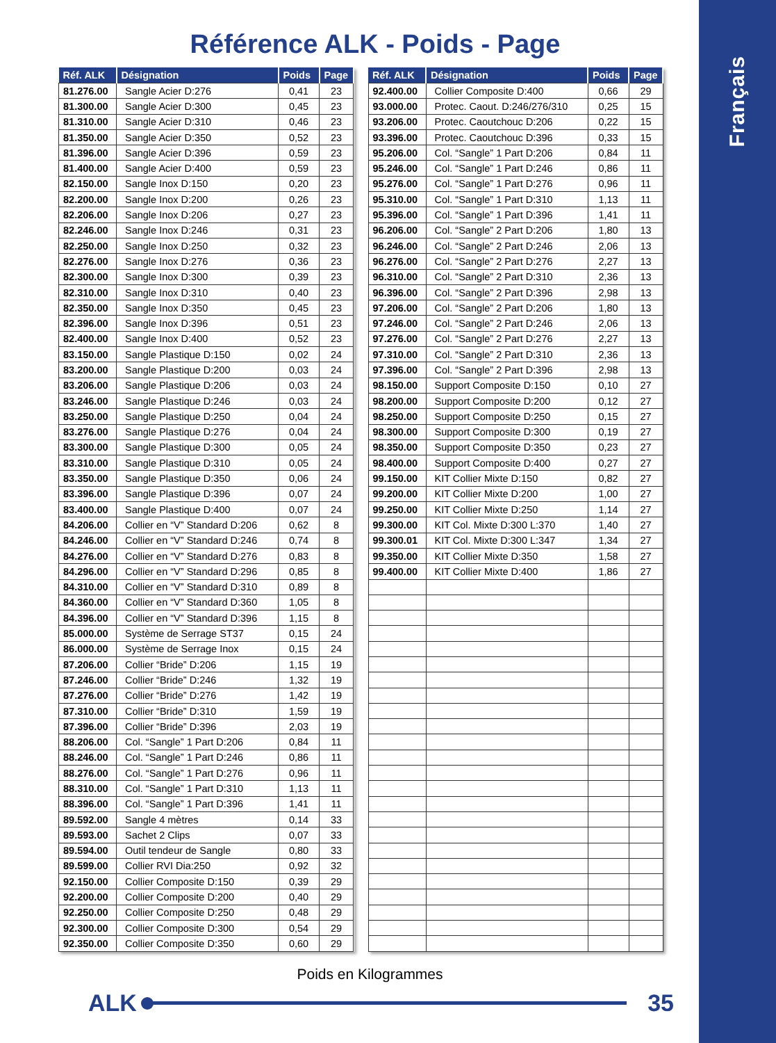Français
Référence ALK - Poids - Page
| Réf. ALK | Désignation | Poids | Page |
| --- | --- | --- | --- |
| 81.276.00 | Sangle Acier D:276 | 0,41 | 23 |
| 81.300.00 | Sangle Acier D:300 | 0,45 | 23 |
| 81.310.00 | Sangle Acier D:310 | 0,46 | 23 |
| 81.350.00 | Sangle Acier D:350 | 0,52 | 23 |
| 81.396.00 | Sangle Acier D:396 | 0,59 | 23 |
| 81.400.00 | Sangle Acier D:400 | 0,59 | 23 |
| 82.150.00 | Sangle Inox D:150 | 0,20 | 23 |
| 82.200.00 | Sangle Inox D:200 | 0,26 | 23 |
| 82.206.00 | Sangle Inox D:206 | 0,27 | 23 |
| 82.246.00 | Sangle Inox D:246 | 0,31 | 23 |
| 82.250.00 | Sangle Inox D:250 | 0,32 | 23 |
| 82.276.00 | Sangle Inox D:276 | 0,36 | 23 |
| 82.300.00 | Sangle Inox D:300 | 0,39 | 23 |
| 82.310.00 | Sangle Inox D:310 | 0,40 | 23 |
| 82.350.00 | Sangle Inox D:350 | 0,45 | 23 |
| 82.396.00 | Sangle Inox D:396 | 0,51 | 23 |
| 82.400.00 | Sangle Inox D:400 | 0,52 | 23 |
| 83.150.00 | Sangle Plastique D:150 | 0,02 | 24 |
| 83.200.00 | Sangle Plastique D:200 | 0,03 | 24 |
| 83.206.00 | Sangle Plastique D:206 | 0,03 | 24 |
| 83.246.00 | Sangle Plastique D:246 | 0,03 | 24 |
| 83.250.00 | Sangle Plastique D:250 | 0,04 | 24 |
| 83.276.00 | Sangle Plastique D:276 | 0,04 | 24 |
| 83.300.00 | Sangle Plastique D:300 | 0,05 | 24 |
| 83.310.00 | Sangle Plastique D:310 | 0,05 | 24 |
| 83.350.00 | Sangle Plastique D:350 | 0,06 | 24 |
| 83.396.00 | Sangle Plastique D:396 | 0,07 | 24 |
| 83.400.00 | Sangle Plastique D:400 | 0,07 | 24 |
| 84.206.00 | Collier en “V” Standard D:206 | 0,62 | 8 |
| 84.246.00 | Collier en “V” Standard D:246 | 0,74 | 8 |
| 84.276.00 | Collier en “V” Standard D:276 | 0,83 | 8 |
| 84.296.00 | Collier en “V” Standard D:296 | 0,85 | 8 |
| 84.310.00 | Collier en “V” Standard D:310 | 0,89 | 8 |
| 84.360.00 | Collier en “V” Standard D:360 | 1,05 | 8 |
| 84.396.00 | Collier en “V” Standard D:396 | 1,15 | 8 |
| 85.000.00 | Système de Serrage ST37 | 0,15 | 24 |
| 86.000.00 | Système de Serrage Inox | 0,15 | 24 |
| 87.206.00 | Collier “Bride” D:206 | 1,15 | 19 |
| 87.246.00 | Collier “Bride” D:246 | 1,32 | 19 |
| 87.276.00 | Collier “Bride” D:276 | 1,42 | 19 |
| 87.310.00 | Collier “Bride” D:310 | 1,59 | 19 |
| 87.396.00 | Collier “Bride” D:396 | 2,03 | 19 |
| 88.206.00 | Col. “Sangle” 1 Part D:206 | 0,84 | 11 |
| 88.246.00 | Col. “Sangle” 1 Part D:246 | 0,86 | 11 |
| 88.276.00 | Col. “Sangle” 1 Part D:276 | 0,96 | 11 |
| 88.310.00 | Col. “Sangle” 1 Part D:310 | 1,13 | 11 |
| 88.396.00 | Col. “Sangle” 1 Part D:396 | 1,41 | 11 |
| 89.592.00 | Sangle 4 mètres | 0,14 | 33 |
| 89.593.00 | Sachet 2 Clips | 0,07 | 33 |
| 89.594.00 | Outil tendeur de Sangle | 0,80 | 33 |
| 89.599.00 | Collier RVI Dia:250 | 0,92 | 32 |
| 92.150.00 | Collier Composite D:150 | 0,39 | 29 |
| 92.200.00 | Collier Composite D:200 | 0,40 | 29 |
| 92.250.00 | Collier Composite D:250 | 0,48 | 29 |
| 92.300.00 | Collier Composite D:300 | 0,54 | 29 |
| 92.350.00 | Collier Composite D:350 | 0,60 | 29 |
| Réf. ALK | Désignation | Poids | Page |
| --- | --- | --- | --- |
| 92.400.00 | Collier Composite D:400 | 0,66 | 29 |
| 93.000.00 | Protec. Caout. D:246/276/310 | 0,25 | 15 |
| 93.206.00 | Protec. Caoutchouc D:206 | 0,22 | 15 |
| 93.396.00 | Protec. Caoutchouc D:396 | 0,33 | 15 |
| 95.206.00 | Col. “Sangle” 1 Part D:206 | 0,84 | 11 |
| 95.246.00 | Col. “Sangle” 1 Part D:246 | 0,86 | 11 |
| 95.276.00 | Col. “Sangle” 1 Part D:276 | 0,96 | 11 |
| 95.310.00 | Col. “Sangle” 1 Part D:310 | 1,13 | 11 |
| 95.396.00 | Col. “Sangle” 1 Part D:396 | 1,41 | 11 |
| 96.206.00 | Col. “Sangle” 2 Part D:206 | 1,80 | 13 |
| 96.246.00 | Col. “Sangle” 2 Part D:246 | 2,06 | 13 |
| 96.276.00 | Col. “Sangle” 2 Part D:276 | 2,27 | 13 |
| 96.310.00 | Col. “Sangle” 2 Part D:310 | 2,36 | 13 |
| 96.396.00 | Col. “Sangle” 2 Part D:396 | 2,98 | 13 |
| 97.206.00 | Col. “Sangle” 2 Part D:206 | 1,80 | 13 |
| 97.246.00 | Col. “Sangle” 2 Part D:246 | 2,06 | 13 |
| 97.276.00 | Col. “Sangle” 2 Part D:276 | 2,27 | 13 |
| 97.310.00 | Col. “Sangle” 2 Part D:310 | 2,36 | 13 |
| 97.396.00 | Col. “Sangle” 2 Part D:396 | 2,98 | 13 |
| 98.150.00 | Support Composite D:150 | 0,10 | 27 |
| 98.200.00 | Support Composite D:200 | 0,12 | 27 |
| 98.250.00 | Support Composite D:250 | 0,15 | 27 |
| 98.300.00 | Support Composite D:300 | 0,19 | 27 |
| 98.350.00 | Support Composite D:350 | 0,23 | 27 |
| 98.400.00 | Support Composite D:400 | 0,27 | 27 |
| 99.150.00 | KIT Collier Mixte D:150 | 0,82 | 27 |
| 99.200.00 | KIT Collier Mixte D:200 | 1,00 | 27 |
| 99.250.00 | KIT Collier Mixte D:250 | 1,14 | 27 |
| 99.300.00 | KIT Col. Mixte D:300 L:370 | 1,40 | 27 |
| 99.300.01 | KIT Col. Mixte D:300 L:347 | 1,34 | 27 |
| 99.350.00 | KIT Collier Mixte D:350 | 1,58 | 27 |
| 99.400.00 | KIT Collier Mixte D:400 | 1,86 | 27 |
Poids en Kilogrammes
ALK 35